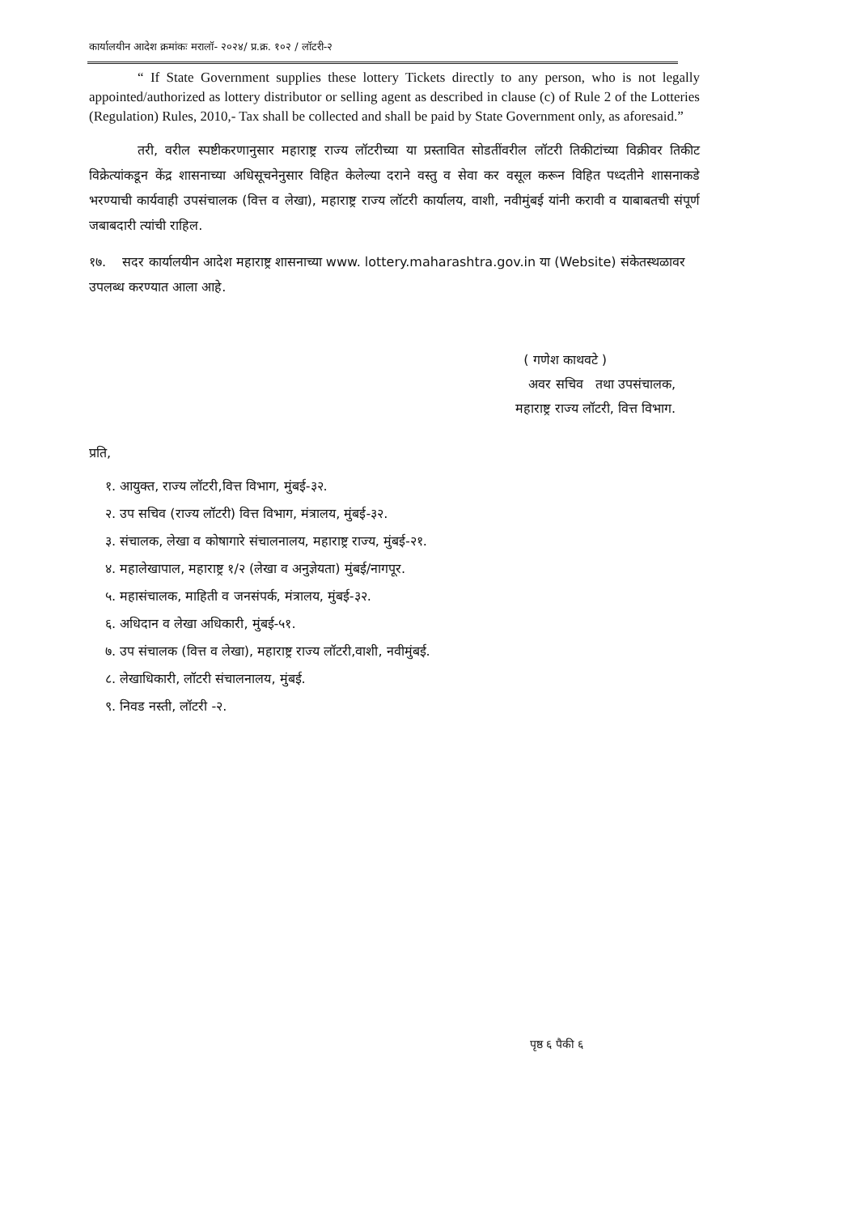कार्यालयीन आदेश क्रमांकः मरालॉ- २०२४/ प्र.क्र. १०२ / लॉटरी-२
“ If State Government supplies these lottery Tickets directly to any person, who is not legally appointed/authorized as lottery distributor or selling agent as described in clause (c) of Rule 2 of the Lotteries (Regulation) Rules, 2010,- Tax shall be collected and shall be paid by State Government only, as aforesaid.”
तरी, वरील स्पष्टीकरणानुसार महाराष्ट्र राज्य लॉटरीच्या या प्रस्तावित सोडतींवरील लॉटरी तिकीटांच्या विक्रीवर तिकीट विक्रेत्यांकडून केंद्र शासनाच्या अधिसूचनेनुसार विहित केलेल्या दराने वस्तु व सेवा कर वसूल करून विहित पध्दतीने शासनाकडे भरण्याची कार्यवाही उपसंचालक (वित्त व लेखा), महाराष्ट्र राज्य लॉटरी कार्यालय, वाशी, नवीमुंबई यांनी करावी व याबाबतची संपूर्ण जबाबदारी त्यांची राहिल.
१७. सदर कार्यालयीन आदेश महाराष्ट्र शासनाच्या www. lottery.maharashtra.gov.in या (Website) संकेतस्थळावर उपलब्ध करण्यात आला आहे.
( गणेश काथवटे )
अवर सचिव तथा उपसंचालक,
महाराष्ट्र राज्य लॉटरी, वित्त विभाग.
प्रति,
१. आयुक्त, राज्य लॉटरी,वित्त विभाग, मुंबई-३२.
२. उप सचिव (राज्य लॉटरी) वित्त विभाग, मंत्रालय, मुंबई-३२.
३. संचालक, लेखा व कोषागारे संचालनालय, महाराष्ट्र राज्य, मुंबई-२१.
४. महालेखापाल, महाराष्ट्र १/२ (लेखा व अनुज्ञेयता) मुंबई/नागपूर.
५. महासंचालक, माहिती व जनसंपर्क, मंत्रालय, मुंबई-३२.
६. अधिदान व लेखा अधिकारी, मुंबई-५१.
७. उप संचालक (वित्त व लेखा), महाराष्ट्र राज्य लॉटरी,वाशी, नवीमुंबई.
८. लेखाधिकारी, लॉटरी संचालनालय, मुंबई.
९. निवड नस्ती, लॉटरी -२.
पृष्ठ ६ पैकी ६